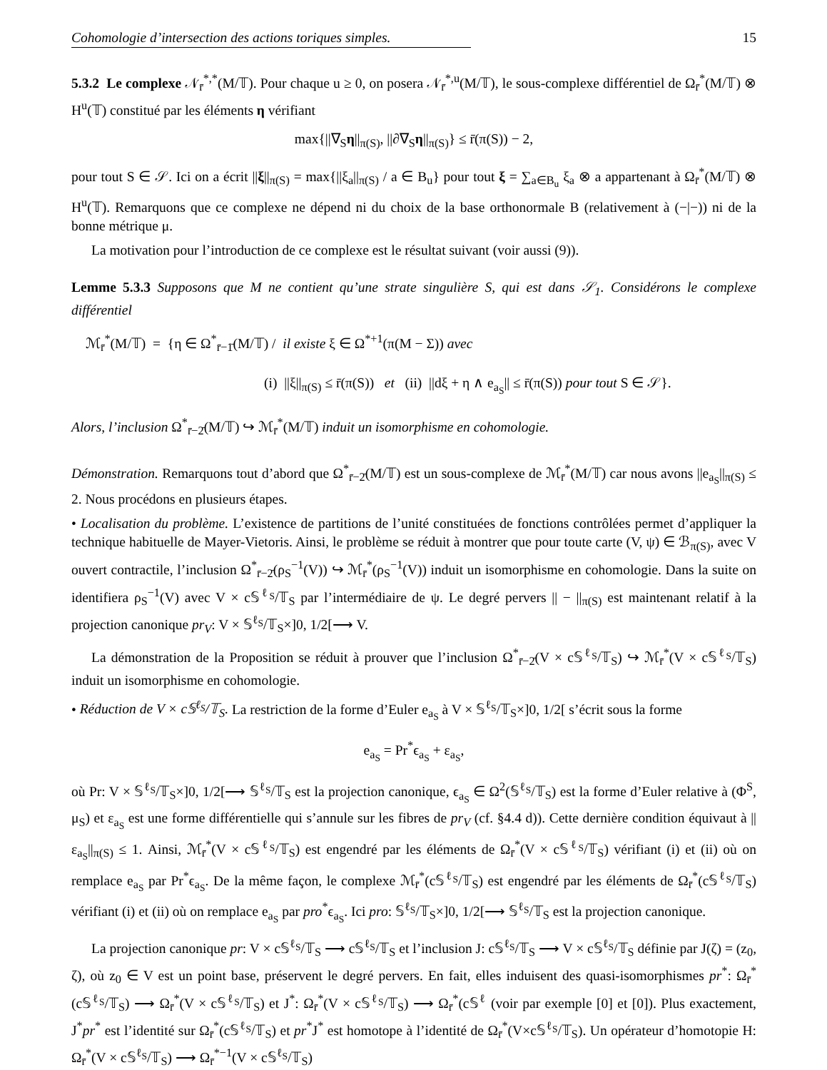Cohomologie d’intersection des actions toriques simples. 15
5.3.2 Le complexe 𝒩<sub>r̄</sub><sup>*,*</sup>(M/𝕋). Pour chaque u ≥ 0, on posera 𝒩<sub>r̄</sub><sup>*,u</sup>(M/𝕋), le sous-complexe différentiel de Ω<sub>r̄</sub><sup>*</sup>(M/𝕋) ⊗ H<sup>u</sup>(𝕋) constitué par les éléments η vérifiant
max{||∇<sub>S</sub>η||<sub>π(S)</sub>, ||∂∇<sub>S</sub>η||<sub>π(S)</sub>} ≤ r̄(π(S)) − 2,
pour tout S ∈ 𝒮. Ici on a écrit ||ξ||<sub>π(S)</sub> = max{||ξ<sub>a</sub>||<sub>π(S)</sub> / a ∈ B<sub>u</sub>} pour tout ξ = ∑<sub>a∈B<sub>u</sub></sub> ξ<sub>a</sub> ⊗ a appartenant à Ω<sub>r̄</sub><sup>*</sup>(M/𝕋) ⊗ H<sup>u</sup>(𝕋). Remarquons que ce complexe ne dépend ni du choix de la base orthonormale B (relativement à (−|−)) ni de la bonne métrique μ.
La motivation pour l’introduction de ce complexe est le résultat suivant (voir aussi (9)).
Lemme 5.3.3 Supposons que M ne contient qu’une strate singulière S, qui est dans 𝒮<sub>1</sub>. Considérons le complexe différentiel
ℳ<sub>r̄</sub><sup>*</sup>(M/𝕋) = {η ∈ Ω<sup>*</sup><sub>r̄−1̄</sub>(M/𝕋) / il existe ξ ∈ Ω<sup>*+1</sup>(π(M − Σ)) avec
(i) ||ξ||<sub>π(S)</sub> ≤ r̄(π(S)) et (ii) ||dξ + η ∧ e<sub>a<sub>S</sub></sub>|| ≤ r̄(π(S)) pour tout S ∈ 𝒮}.
Alors, l’inclusion Ω<sup>*</sup><sub>r̄−2̄</sub>(M/𝕋) ↪ ℳ<sub>r̄</sub><sup>*</sup>(M/𝕋) induit un isomorphisme en cohomologie.
Démonstration. Remarquons tout d’abord que Ω<sup>*</sup><sub>r̄−2̄</sub>(M/𝕋) est un sous-complexe de ℳ<sub>r̄</sub><sup>*</sup>(M/𝕋) car nous avons ||e<sub>a<sub>S</sub></sub>||<sub>π(S)</sub> ≤ 2. Nous procédons en plusieurs étapes.
• Localisation du problème. L’existence de partitions de l’unité constituées de fonctions contrôlées permet d’appliquer la technique habituelle de Mayer-Vietoris. Ainsi, le problème se réduit à montrer que pour toute carte (V, ψ) ∈ ℬ<sub>π(S)</sub>, avec V ouvert contractile, l’inclusion Ω<sup>*</sup><sub>r̄−2̄</sub>(ρ<sub>S</sub><sup>−1</sup>(V)) ↪ ℳ<sub>r̄</sub><sup>*</sup>(ρ<sub>S</sub><sup>−1</sup>(V)) induit un isomorphisme en cohomologie. Dans la suite on identifiera ρ<sub>S</sub><sup>−1</sup>(V) avec V × c𝕊<sup>ℓ<sub>S</sub></sup>/𝕋<sub>S</sub> par l’intermédiaire de ψ. Le degré pervers || − ||<sub>π(S)</sub> est maintenant relatif à la projection canonique pr<sub>V</sub>: V × 𝕊<sup>ℓ<sub>S</sub></sup>/𝕋<sub>S</sub>×]0, 1/2[⟶ V.
La démonstration de la Proposition se réduit à prouver que l’inclusion Ω<sup>*</sup><sub>r̄−2̄</sub>(V × c𝕊<sup>ℓ<sub>S</sub></sup>/𝕋<sub>S</sub>) ↪ ℳ<sub>r̄</sub><sup>*</sup>(V × c𝕊<sup>ℓ<sub>S</sub></sup>/𝕋<sub>S</sub>) induit un isomorphisme en cohomologie.
• Réduction de V × c𝕊<sup>ℓ<sub>S</sub></sup>/𝕋<sub>S</sub>. La restriction de la forme d’Euler e<sub>a<sub>S</sub></sub> à V × 𝕊<sup>ℓ<sub>S</sub></sup>/𝕋<sub>S</sub>×]0, 1/2[ s’écrit sous la forme
e<sub>a<sub>S</sub></sub> = Pr<sup>*</sup>ϵ<sub>a<sub>S</sub></sub> + ε<sub>a<sub>S</sub></sub>,
où Pr: V × 𝕊<sup>ℓ<sub>S</sub></sup>/𝕋<sub>S</sub>×]0, 1/2[⟶ 𝕊<sup>ℓ<sub>S</sub></sup>/𝕋<sub>S</sub> est la projection canonique, ϵ<sub>a<sub>S</sub></sub> ∈ Ω<sup>2</sup>(𝕊<sup>ℓ<sub>S</sub></sup>/𝕋<sub>S</sub>) est la forme d’Euler relative à (Φ<sup>S</sup>, μ<sub>S</sub>) et ε<sub>a<sub>S</sub></sub> est une forme différentielle qui s’annule sur les fibres de pr<sub>V</sub> (cf. §4.4 d)). Cette dernière condition équivaut à ||ε<sub>a<sub>S</sub></sub>||<sub>π(S)</sub> ≤ 1. Ainsi, ℳ<sub>r̄</sub><sup>*</sup>(V × c𝕊<sup>ℓ<sub>S</sub></sup>/𝕋<sub>S</sub>) est engendré par les éléments de Ω<sub>r̄</sub><sup>*</sup>(V × c𝕊<sup>ℓ<sub>S</sub></sup>/𝕋<sub>S</sub>) vérifiant (i) et (ii) où on remplace e<sub>a<sub>S</sub></sub> par Pr<sup>*</sup>ϵ<sub>a<sub>S</sub></sub>. De la même façon, le complexe ℳ<sub>r̄</sub><sup>*</sup>(c𝕊<sup>ℓ<sub>S</sub></sup>/𝕋<sub>S</sub>) est engendré par les éléments de Ω<sub>r̄</sub><sup>*</sup>(c𝕊<sup>ℓ<sub>S</sub></sup>/𝕋<sub>S</sub>) vérifiant (i) et (ii) où on remplace e<sub>a<sub>S</sub></sub> par pro<sup>*</sup>ϵ<sub>a<sub>S</sub></sub>. Ici pro: 𝕊<sup>ℓ<sub>S</sub></sup>/𝕋<sub>S</sub>×]0, 1/2[⟶ 𝕊<sup>ℓ<sub>S</sub></sup>/𝕋<sub>S</sub> est la projection canonique.
La projection canonique pr: V × c𝕊<sup>ℓ<sub>S</sub></sup>/𝕋<sub>S</sub> ⟶ c𝕊<sup>ℓ<sub>S</sub></sup>/𝕋<sub>S</sub> et l’inclusion J: c𝕊<sup>ℓ<sub>S</sub></sup>/𝕋<sub>S</sub> ⟶ V × c𝕊<sup>ℓ<sub>S</sub></sup>/𝕋<sub>S</sub> définie par J(ζ) = (z<sub>0</sub>, ζ), où z<sub>0</sub> ∈ V est un point base, préservent le degré pervers. En fait, elles induisent des quasi-isomorphismes pr<sup>*</sup>: Ω<sub>r̄</sub><sup>*</sup>(c𝕊<sup>ℓ<sub>S</sub></sup>/𝕋<sub>S</sub>) ⟶ Ω<sub>r̄</sub><sup>*</sup>(V × c𝕊<sup>ℓ<sub>S</sub></sup>/𝕋<sub>S</sub>) et J<sup>*</sup>: Ω<sub>r̄</sub><sup>*</sup>(V × c𝕊<sup>ℓ<sub>S</sub></sup>/𝕋<sub>S</sub>) ⟶ Ω<sub>r̄</sub><sup>*</sup>(c𝕊<sup>ℓ</sup> (voir par exemple [0] et [0]). Plus exactement, J<sup>*</sup>pr<sup>*</sup> est l’identité sur Ω<sub>r̄</sub><sup>*</sup>(c𝕊<sup>ℓ<sub>S</sub></sup>/𝕋<sub>S</sub>) et pr<sup>*</sup>J<sup>*</sup> est homotope à l’identité de Ω<sub>r̄</sub><sup>*</sup>(V×c𝕊<sup>ℓ<sub>S</sub></sup>/𝕋<sub>S</sub>). Un opérateur d’homotopie H: Ω<sub>r̄</sub><sup>*</sup>(V × c𝕊<sup>ℓ<sub>S</sub></sup>/𝕋<sub>S</sub>) ⟶ Ω<sub>r̄</sub><sup>*−1</sup>(V × c𝕊<sup>ℓ<sub>S</sub></sup>/𝕋<sub>S</sub>)